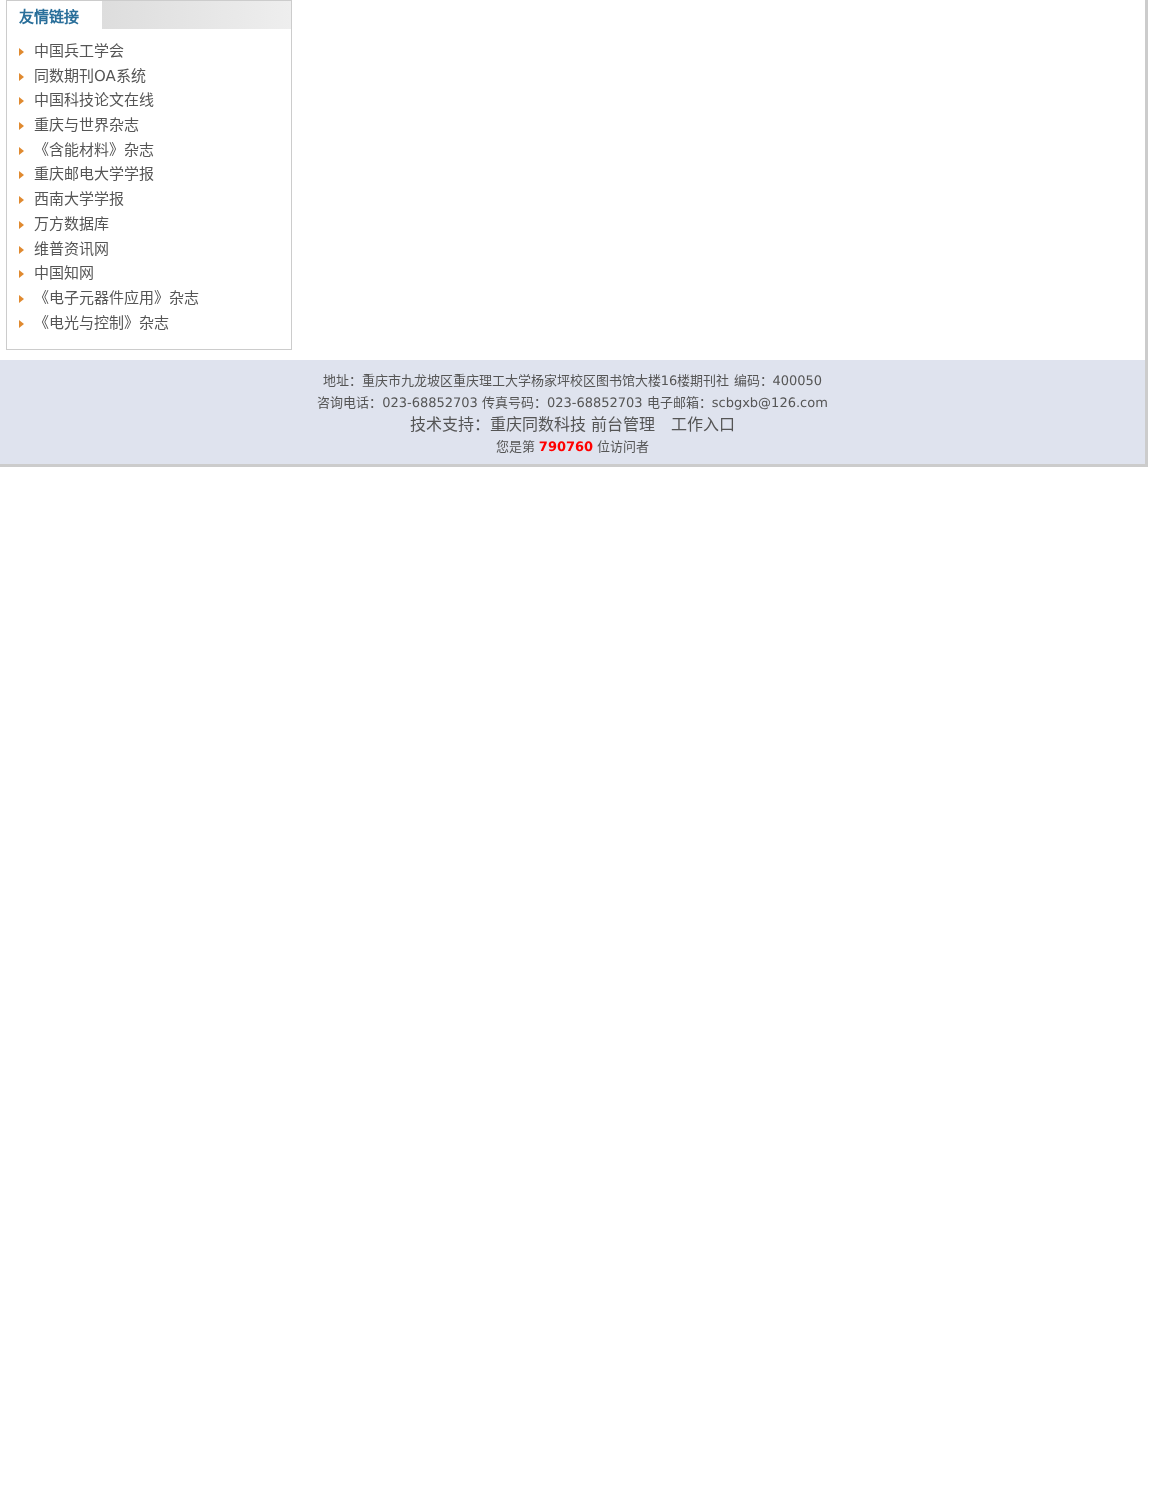友情链接
中国兵工学会
同数期刊OA系统
中国科技论文在线
重庆与世界杂志
《含能材料》杂志
重庆邮电大学学报
西南大学学报
万方数据库
维普资讯网
中国知网
《电子元器件应用》杂志
《电光与控制》杂志
地址：重庆市九龙坡区重庆理工大学杨家坪校区图书馆大楼16楼期刊社 编码：400050
咨询电话：023-68852703 传真号码：023-68852703 电子邮箱：scbgxb@126.com
技术支持：重庆同数科技 前台管理 工作入口
您是第 790760 位访问者